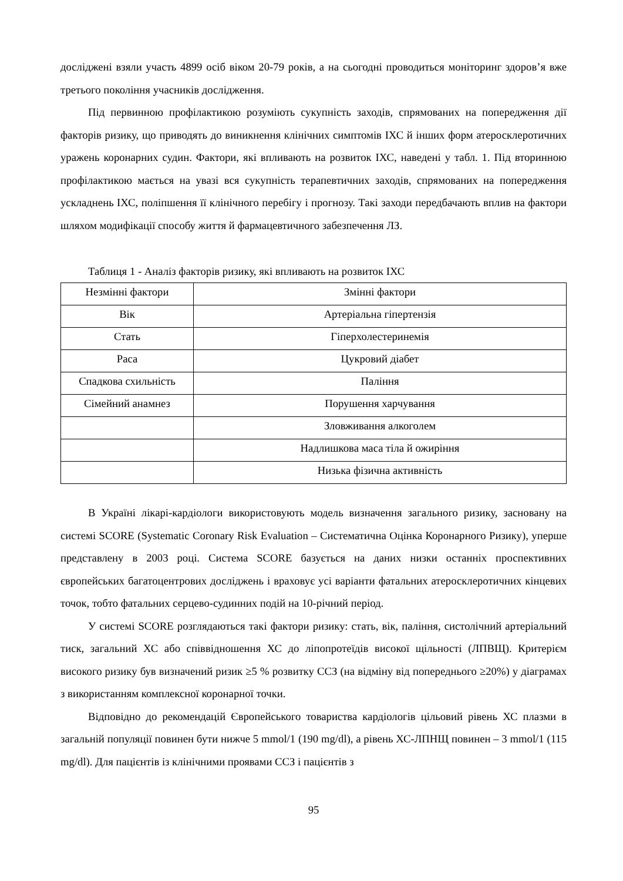дослiджені взяли участь 4899 осіб віком 20-79 років, а на сьогодні проводиться моніторинг здоров’я вже третього покоління учасників дослідження.
Під первинною профілактикою розуміють сукупність заходів, спрямованих на попередження дії факторів ризику, що приводять до виникнення клінічних симптомів ІХС й інших форм атеросклеротичних уражень коронарних судин. Фактори, які впливають на розвиток ІХС, наведені у табл. 1. Під вторинною профілактикою мається на увазі вся сукупність терапевтичних заходів, спрямованих на попередження ускладнень ІХС, поліпшення її клінічного перебігу і прогнозу. Такі заходи передбачають вплив на фактори шляхом модифікації способу життя й фармацевтичного забезпечення ЛЗ.
Таблиця 1 - Аналіз факторів ризику, які впливають на розвиток ІХС
| Незмінні фактори | Змінні фактори |
| Вік | Артеріальна гіпертензія |
| Стать | Гіперхолестеринемія |
| Раса | Цукровий діабет |
| Спадкова схильність | Паління |
| Сімейний анамнез | Порушення харчування |
| | Зловживання алкоголем |
| | Надлишкова маса тіла й ожиріння |
| | Низька фізична активність |
В Україні лікарі-кардіологи використовують модель визначення загального ризику, засновану на системі SCORE (Systematic Coronary Risk Evaluation – Систематична Оцінка Коронарного Ризику), уперше представлену в 2003 році. Система SCORE базується на даних низки останніх проспективних європейських багатоцентрових досліджень і враховує усі варіанти фатальних атеросклеротичних кінцевих точок, тобто фатальних серцево-судинних подій на 10-річний період.
У системі SCORE розглядаються такі фактори ризику: стать, вік, паління, систолічний артеріальний тиск, загальний ХС або співвідношення ХС до ліпопротеїдів високої щільності (ЛПВЩ). Критерієм високого ризику був визначений ризик ≥5 % розвитку ССЗ (на відміну від попереднього ≥20%) у діаграмах з використанням комплексної коронарної точки.
Відповідно до рекомендацій Європейського товариства кардіологів цільовий рівень ХС плазми в загальній популяції повинен бути нижче 5 mmol/1 (190 mg/dl), а рівень ХС-ЛПНЩ повинен – 3 mmol/1 (115 mg/dl). Для пацієнтів із клінічними проявами ССЗ і пацієнтів з
95